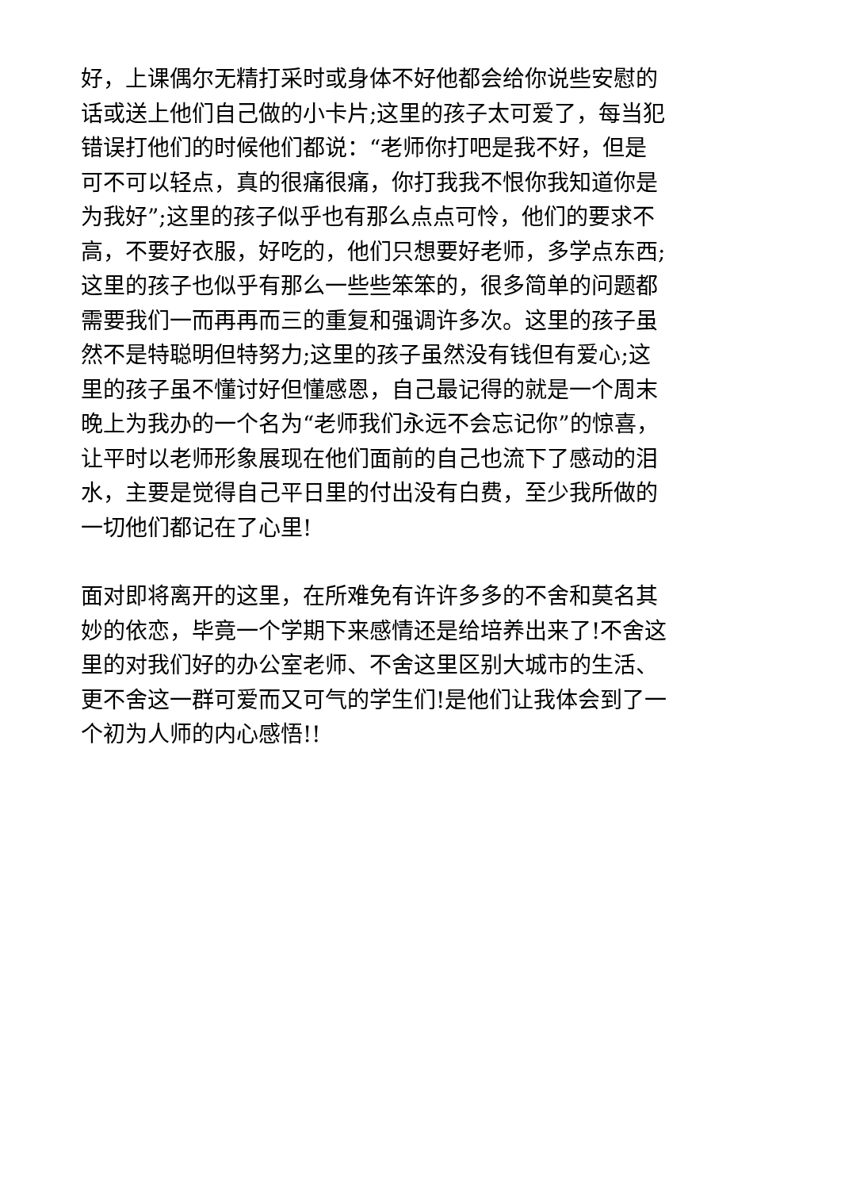好，上课偶尔无精打采时或身体不好他都会给你说些安慰的
话或送上他们自己做的小卡片;这里的孩子太可爱了，每当犯
错误打他们的时候他们都说：“老师你打吧是我不好，但是
可不可以轻点，真的很痛很痛，你打我我不恨你我知道你是
为我好”;这里的孩子似乎也有那么点点可怜，他们的要求不
高，不要好衣服，好吃的，他们只想要好老师，多学点东西;
这里的孩子也似乎有那么一些些笨笨的，很多简单的问题都
需要我们一而再再而三的重复和强调许多次。这里的孩子虽
然不是特聪明但特努力;这里的孩子虽然没有钱但有爱心;这
里的孩子虽不懂讨好但懂感恩，自己最记得的就是一个周末
晚上为我办的一个名为“老师我们永远不会忘记你”的惊喜，
让平时以老师形象展现在他们面前的自己也流下了感动的泪
水，主要是觉得自己平日里的付出没有白费，至少我所做的
一切他们都记在了心里!
面对即将离开的这里，在所难免有许许多多的不舍和莫名其
妙的依恋，毕竟一个学期下来感情还是给培养出来了!不舍这
里的对我们好的办公室老师、不舍这里区别大城市的生活、
更不舍这一群可爱而又可气的学生们!是他们让我体会到了一
个初为人师的内心感悟!!